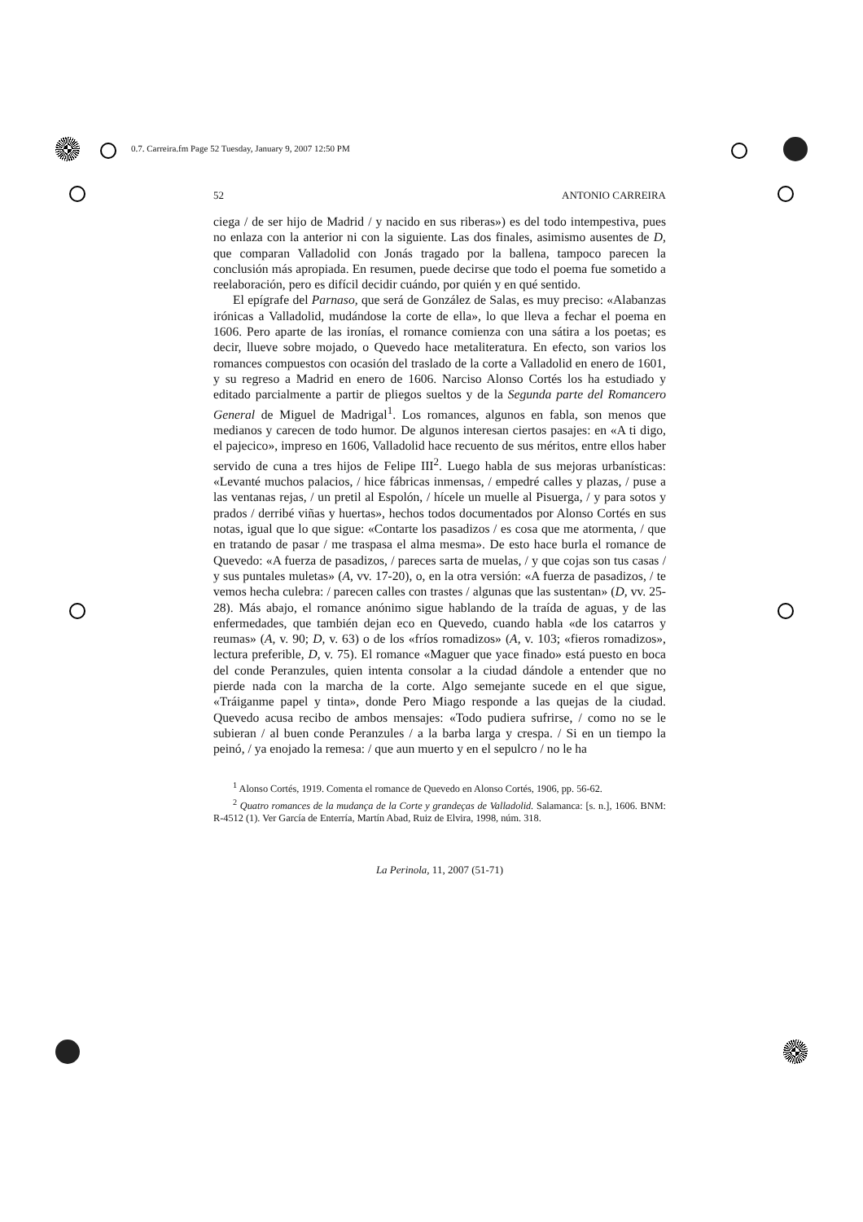0.7. Carreira.fm Page 52 Tuesday, January 9, 2007 12:50 PM
52 ANTONIO CARREIRA
ciega / de ser hijo de Madrid / y nacido en sus riberas») es del todo intempestiva, pues no enlaza con la anterior ni con la siguiente. Las dos finales, asimismo ausentes de D, que comparan Valladolid con Jonás tragado por la ballena, tampoco parecen la conclusión más apropiada. En resumen, puede decirse que todo el poema fue sometido a reelaboración, pero es difícil decidir cuándo, por quién y en qué sentido.
El epígrafe del Parnaso, que será de González de Salas, es muy preciso: «Alabanzas irónicas a Valladolid, mudándose la corte de ella», lo que lleva a fechar el poema en 1606. Pero aparte de las ironías, el romance comienza con una sátira a los poetas; es decir, llueve sobre mojado, o Quevedo hace metaliteratura. En efecto, son varios los romances compuestos con ocasión del traslado de la corte a Valladolid en enero de 1601, y su regreso a Madrid en enero de 1606. Narciso Alonso Cortés los ha estudiado y editado parcialmente a partir de pliegos sueltos y de la Segunda parte del Romancero General de Miguel de Madrigal<sup>1</sup>. Los romances, algunos en fabla, son menos que medianos y carecen de todo humor. De algunos interesan ciertos pasajes: en «A ti digo, el pajecico», impreso en 1606, Valladolid hace recuento de sus méritos, entre ellos haber servido de cuna a tres hijos de Felipe III<sup>2</sup>. Luego habla de sus mejoras urbanísticas: «Levanté muchos palacios, / hice fábricas inmensas, / empedré calles y plazas, / puse a las ventanas rejas, / un pretil al Espolón, / hícele un muelle al Pisuerga, / y para sotos y prados / derribé viñas y huertas», hechos todos documentados por Alonso Cortés en sus notas, igual que lo que sigue: «Contarte los pasadizos / es cosa que me atormenta, / que en tratando de pasar / me traspasa el alma mesma». De esto hace burla el romance de Quevedo: «A fuerza de pasadizos, / pareces sarta de muelas, / y que cojas son tus casas / y sus puntales muletas» (A, vv. 17-20), o, en la otra versión: «A fuerza de pasadizos, / te vemos hecha culebra: / parecen calles con trastes / algunas que las sustentan» (D, vv. 25-28). Más abajo, el romance anónimo sigue hablando de la traída de aguas, y de las enfermedades, que también dejan eco en Quevedo, cuando habla «de los catarros y reumas» (A, v. 90; D, v. 63) o de los «fríos romadizos» (A, v. 103; «fieros romadizos», lectura preferible, D, v. 75). El romance «Maguer que yace finado» está puesto en boca del conde Peranzules, quien intenta consolar a la ciudad dándole a entender que no pierde nada con la marcha de la corte. Algo semejante sucede en el que sigue, «Tráiganme papel y tinta», donde Pero Miago responde a las quejas de la ciudad. Quevedo acusa recibo de ambos mensajes: «Todo pudiera sufrirse, / como no se le subieran / al buen conde Peranzules / a la barba larga y crespa. / Si en un tiempo la peinó, / ya enojado la remesa: / que aun muerto y en el sepulcro / no le ha
<sup>1</sup> Alonso Cortés, 1919. Comenta el romance de Quevedo en Alonso Cortés, 1906, pp. 56-62.
<sup>2</sup> Quatro romances de la mudança de la Corte y grandeças de Valladolid. Salamanca: [s. n.], 1606. BNM: R-4512 (1). Ver García de Enterría, Martín Abad, Ruiz de Elvira, 1998, núm. 318.
La Perinola, 11, 2007 (51-71)